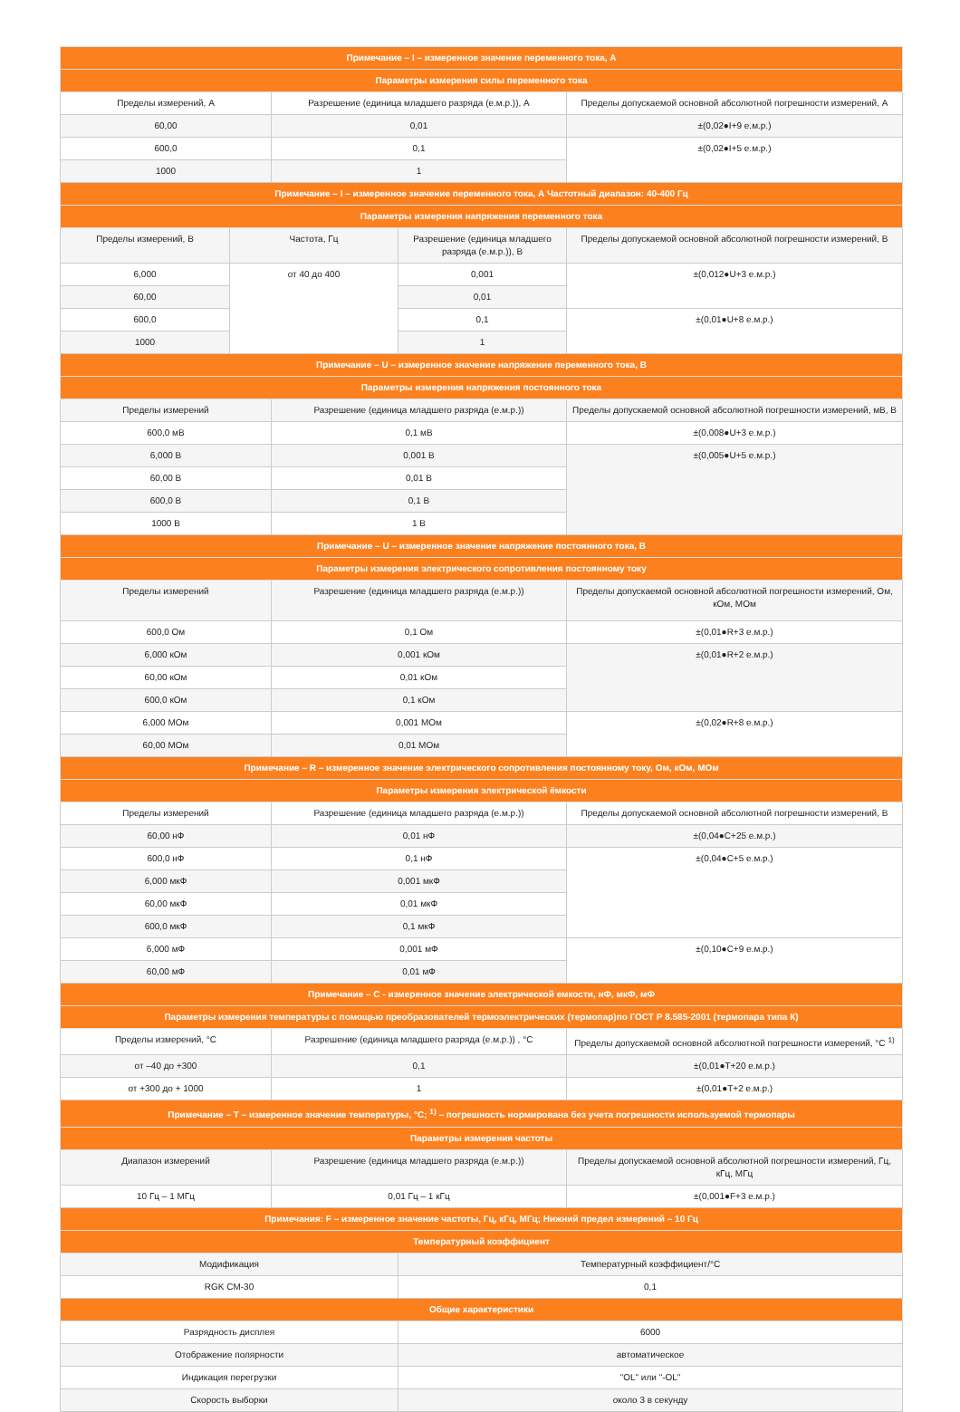| Примечание – I – измеренное значение переменного тока, А | | | | |
| Параметры измерения силы переменного тока | | | | |
| Пределы измерений, А | | Разрешение (единица младшего разряда (е.м.р.)), А | | Пределы допускаемой основной абсолютной погрешности измерений, А |
| 60,00 | | 0,01 | | ±(0,02●I+9 е.м.р.) |
| 600,0 | | 0,1 | | ±(0,02●I+5 е.м.р.) |
| 1000 | | 1 | | |
| Примечание – I – измеренное значение переменного тока, А Частотный диапазон: 40-400 Гц | | | | |
| Параметры измерения напряжения переменного тока | | | | |
| Пределы измерений, В | Частота, Гц | | Разрешение (единица младшего разряда (е.м.р.)), В | Пределы допускаемой основной абсолютной погрешности измерений, В |
| 6,000 | от 40 до 400 | | 0,001 | ±(0,012●U+3 е.м.р.) |
| 60,00 | | | 0,01 | |
| 600,0 | | | 0,1 | ±(0,01●U+8 е.м.р.) |
| 1000 | | | 1 | |
| Примечание – U – измеренное значение напряжение переменного тока, В | | | | |
| Параметры измерения напряжения постоянного тока | | | | |
| Пределы измерений | | Разрешение (единица младшего разряда (е.м.р.)) | | Пределы допускаемой основной абсолютной погрешности измерений, мВ, В |
| 600,0 мВ | | 0,1 мВ | | ±(0,008●U+3 е.м.р.) |
| 6,000 В | | 0,001 В | | ±(0,005●U+5 е.м.р.) |
| 60,00 В | | 0,01 В | | |
| 600,0 В | | 0,1 В | | |
| 1000 В | | 1 В | | |
| Примечание – U – измеренное значение напряжение постоянного тока, В | | | | |
| Параметры измерения электрического сопротивления постоянному току | | | | |
| Пределы измерений | | Разрешение (единица младшего разряда (е.м.р.)) | | Пределы допускаемой основной абсолютной погрешности измерений, Ом, кОм, МОм |
| 600,0 Ом | | 0,1 Ом | | ±(0,01●R+3 е.м.р.) |
| 6,000 кОм | | 0,001 кОм | | ±(0,01●R+2 е.м.р.) |
| 60,00 кОм | | 0,01 кОм | | |
| 600,0 кОм | | 0,1 кОм | | |
| 6,000 МОм | | 0,001 МОм | | ±(0,02●R+8 е.м.р.) |
| 60,00 МОм | | 0,01 МОм | | |
| Примечание – R – измеренное значение электрического сопротивления постоянному току, Ом, кОм, МОм | | | | |
| Параметры измерения электрической ёмкости | | | | |
| Пределы измерений | | Разрешение (единица младшего разряда (е.м.р.)) | | Пределы допускаемой основной абсолютной погрешности измерений, В |
| 60,00 нФ | | 0,01 нФ | | ±(0,04●C+25 е.м.р.) |
| 600,0 нФ | | 0,1 нФ | | ±(0,04●C+5 е.м.р.) |
| 6,000 мкФ | | 0,001 мкФ | | |
| 60,00 мкФ | | 0,01 мкФ | | |
| 600,0 мкФ | | 0,1 мкФ | | |
| 6,000 мФ | | 0,001 мФ | | ±(0,10●C+9 е.м.р.) |
| 60,00 мФ | | 0,01 мФ | | |
| Примечание – C - измеренное значение электрической емкости, нФ, мкФ, мФ | | | | |
| Параметры измерения температуры с помощью преобразователей термоэлектрических (термопар)по ГОСТ Р 8.585-2001 (термопара типа К) | | | | |
| Пределы измерений, °С | | Разрешение (единица младшего разряда (е.м.р.)) , °С | | Пределы допускаемой основной абсолютной погрешности измерений, °С <sup>1)</sup> |
| от –40 до +300 | | 0,1 | | ±(0,01●T+20 е.м.р.) |
| от +300 до + 1000 | | 1 | | ±(0,01●T+2 е.м.р.) |
| Примечание – Т – измеренное значение температуры, °С; <sup>1)</sup> – погрешность нормирована без учета погрешности используемой термопары | | | | |
| Параметры измерения частоты | | | | |
| Диапазон измерений | | Разрешение (единица младшего разряда (е.м.р.)) | | Пределы допускаемой основной абсолютной погрешности измерений, Гц, кГц, МГц |
| 10 Гц – 1 МГц | | 0,01 Гц – 1 кГц | | ±(0,001●F+3 е.м.р.) |
| Примечания: F – измеренное значение частоты, Гц, кГц, МГц; Нижний предел измерений – 10 Гц | | | | |
| Температурный коэффициент | | | | |
| Модификация | | | Температурный коэффициент/°С | |
| RGK CM-30 | | | 0,1 | |
| Общие характеристики | | | | |
| Разрядность дисплея | | | 6000 | |
| Отображение полярности | | | автоматическое | |
| Индикация перегрузки | | | "OL" или "-OL" | |
| Скорость выборки | | | около 3 в секунду | |